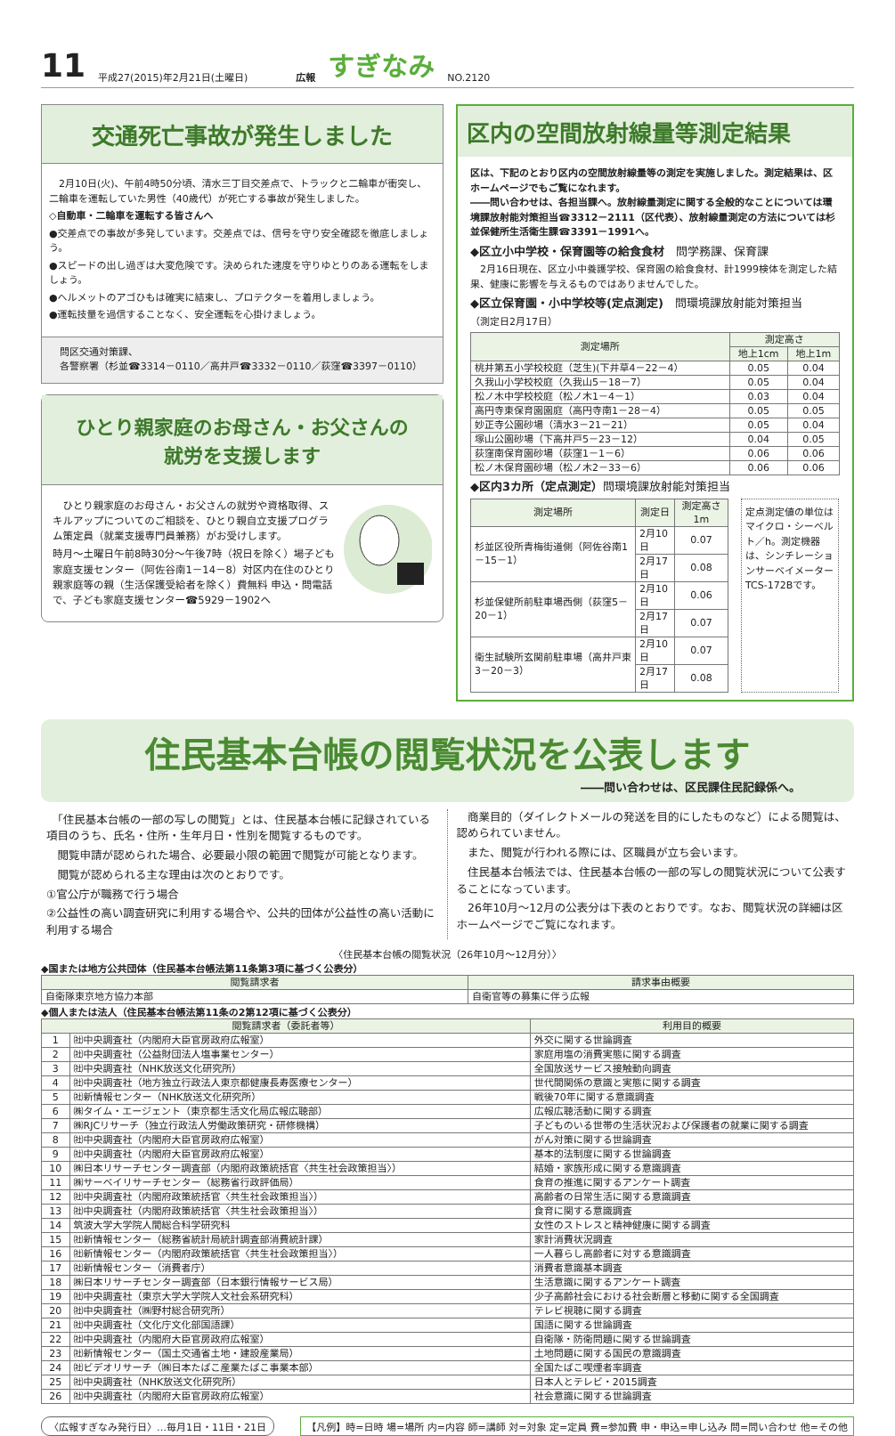11 平成27(2015)年2月21日(土曜日) 広報 すぎなみ NO.2120
交通死亡事故が発生しました
　2月10日(火)、午前4時50分頃、清水三丁目交差点で、トラックと二輪車が衝突し、二輪車を運転していた男性（40歳代）が死亡する事故が発生しました。
◇自動車・二輪車を運転する皆さんへ
●交差点での事故が多発しています。交差点では、信号を守り安全確認を徹底しましょう。
●スピードの出し過ぎは大変危険です。決められた速度を守りゆとりのある運転をしましょう。
●ヘルメットのアゴひもは確実に結束し、プロテクターを着用しましょう。
●運転技量を過信することなく、安全運転を心掛けましょう。
問区交通対策課、
各警察署（杉並☎3314－0110／高井戸☎3332－0110／荻窪☎3397－0110）
ひとり親家庭のお母さん・お父さんの
就労を支援します
　ひとり親家庭のお母さん・お父さんの就労や資格取得、スキルアップについてのご相談を、ひとり親自立支援プログラム策定員（就業支援専門員兼務）がお受けします。
時月～土曜日午前8時30分～午後7時（祝日を除く）場子ども家庭支援センター（阿佐谷南1－14－8）対区内在住のひとり親家庭等の親（生活保護受給者を除く）費無料 申込・問電話で、子ども家庭支援センター☎5929－1902へ
区内の空間放射線量等測定結果
区は、下記のとおり区内の空間放射線量等の測定を実施しました。測定結果は、区ホームページでもご覧になれます。
――問い合わせは、各担当課へ。放射線量測定に関する全般的なことについては環境課放射能対策担当☎3312－2111（区代表）、放射線量測定の方法については杉並保健所生活衛生課☎3391－1991へ。
◆区立小中学校・保育園等の給食食材　問学務課、保育課
　2月16日現在、区立小中養護学校、保育園の給食食材、計1999検体を測定した結果、健康に影響を与えるものではありませんでした。
◆区立保育園・小中学校等(定点測定)　問環境課放射能対策担当
（測定日2月17日）
| 測定場所 | 測定高さ | |
| --- | --- | --- |
| | 地上1cm | 地上1m |
| 桃井第五小学校校庭（芝生)(下井草4－22－4） | 0.05 | 0.04 |
| 久我山小学校校庭（久我山5－18－7） | 0.05 | 0.04 |
| 松ノ木中学校校庭（松ノ木1－4－1） | 0.03 | 0.04 |
| 高円寺東保育園園庭（高円寺南1－28－4） | 0.05 | 0.05 |
| 妙正寺公園砂場（清水3－21－21） | 0.05 | 0.04 |
| 塚山公園砂場（下高井戸5－23－12） | 0.04 | 0.05 |
| 荻窪南保育園砂場（荻窪1－1－6） | 0.06 | 0.06 |
| 松ノ木保育園砂場（松ノ木2－33－6） | 0.06 | 0.06 |
◆区内3カ所（定点測定）問環境課放射能対策担当
| 測定場所 | 測定日 | 測定高さ1m |
| --- | --- | --- |
| 杉並区役所青梅街道側（阿佐谷南1－15－1） | 2月10日 | 0.07 |
| | 2月17日 | 0.08 |
| 杉並保健所前駐車場西側（荻窪5－20－1） | 2月10日 | 0.06 |
| | 2月17日 | 0.07 |
| 衛生試験所玄関前駐車場（高井戸東3－20－3） | 2月10日 | 0.07 |
| | 2月17日 | 0.08 |
定点測定値の単位はマイクロ・シーベルト／h。測定機器は、シンチレーションサーベイメーターTCS-172Bです。
住民基本台帳の閲覧状況を公表します
――問い合わせは、区民課住民記録係へ。
　「住民基本台帳の一部の写しの閲覧」とは、住民基本台帳に記録されている項目のうち、氏名・住所・生年月日・性別を閲覧するものです。
　閲覧申請が認められた場合、必要最小限の範囲で閲覧が可能となります。
　閲覧が認められる主な理由は次のとおりです。
①官公庁が職務で行う場合
②公益性の高い調査研究に利用する場合や、公共的団体が公益性の高い活動に利用する場合
　商業目的（ダイレクトメールの発送を目的にしたものなど）による閲覧は、認められていません。
　また、閲覧が行われる際には、区職員が立ち会います。
　住民基本台帳法では、住民基本台帳の一部の写しの閲覧状況について公表することになっています。
　26年10月～12月の公表分は下表のとおりです。なお、閲覧状況の詳細は区ホームページでご覧になれます。
〈住民基本台帳の閲覧状況（26年10月～12月分）〉
◆国または地方公共団体（住民基本台帳法第11条第3項に基づく公表分）
| 閲覧請求者 | 請求事由概要 |
| --- | --- |
| 自衛隊東京地方協力本部 | 自衛官等の募集に伴う広報 |
◆個人または法人（住民基本台帳法第11条の2第12項に基づく公表分）
| 閲覧請求者（委託者等） | | 利用目的概要 |
| --- | --- | --- |
| 1 | ㈳中央調査社（内閣府大臣官房政府広報室） | 外交に関する世論調査 |
| 2 | ㈳中央調査社（公益財団法人塩事業センター） | 家庭用塩の消費実態に関する調査 |
| 3 | ㈳中央調査社（NHK放送文化研究所） | 全国放送サービス接触動向調査 |
| 4 | ㈳中央調査社（地方独立行政法人東京都健康長寿医療センター） | 世代間関係の意識と実態に関する調査 |
| 5 | ㈳新情報センター（NHK放送文化研究所） | 戦後70年に関する意識調査 |
| 6 | ㈱タイム・エージェント（東京都生活文化局広報広聴部） | 広報広聴活動に関する調査 |
| 7 | ㈱RJCリサーチ（独立行政法人労働政策研究・研修機構） | 子どものいる世帯の生活状況および保護者の就業に関する調査 |
| 8 | ㈳中央調査社（内閣府大臣官房政府広報室） | がん対策に関する世論調査 |
| 9 | ㈳中央調査社（内閣府大臣官房政府広報室） | 基本的法制度に関する世論調査 |
| 10 | ㈱日本リサーチセンター調査部（内閣府政策統括官〈共生社会政策担当〉） | 結婚・家族形成に関する意識調査 |
| 11 | ㈱サーベイリサーチセンター（総務省行政評価局） | 食育の推進に関するアンケート調査 |
| 12 | ㈳中央調査社（内閣府政策統括官〈共生社会政策担当〉） | 高齢者の日常生活に関する意識調査 |
| 13 | ㈳中央調査社（内閣府政策統括官〈共生社会政策担当〉） | 食育に関する意識調査 |
| 14 | 筑波大学大学院人間総合科学研究科 | 女性のストレスと精神健康に関する調査 |
| 15 | ㈳新情報センター（総務省統計局統計調査部消費統計課） | 家計消費状況調査 |
| 16 | ㈳新情報センター（内閣府政策統括官〈共生社会政策担当〉） | 一人暮らし高齢者に対する意識調査 |
| 17 | ㈳新情報センター（消費者庁） | 消費者意識基本調査 |
| 18 | ㈱日本リサーチセンター調査部（日本銀行情報サービス局） | 生活意識に関するアンケート調査 |
| 19 | ㈳中央調査社（東京大学大学院人文社会系研究科） | 少子高齢社会における社会断層と移動に関する全国調査 |
| 20 | ㈳中央調査社（㈱野村総合研究所） | テレビ視聴に関する調査 |
| 21 | ㈳中央調査社（文化庁文化部国語課） | 国語に関する世論調査 |
| 22 | ㈳中央調査社（内閣府大臣官房政府広報室） | 自衛隊・防衛問題に関する世論調査 |
| 23 | ㈳新情報センター（国土交通省土地・建設産業局） | 土地問題に関する国民の意識調査 |
| 24 | ㈳ビデオリサーチ（㈱日本たばこ産業たばこ事業本部） | 全国たばこ喫煙者率調査 |
| 25 | ㈳中央調査社（NHK放送文化研究所） | 日本人とテレビ・2015調査 |
| 26 | ㈳中央調査社（内閣府大臣官房政府広報室） | 社会意識に関する世論調査 |
〈広報すぎなみ発行日〉…毎月1日・11日・21日 【凡例】時=日時 場=場所 内=内容 師=講師 対=対象 定=定員 費=参加費 申・申込=申し込み 問=問い合わせ 他=その他